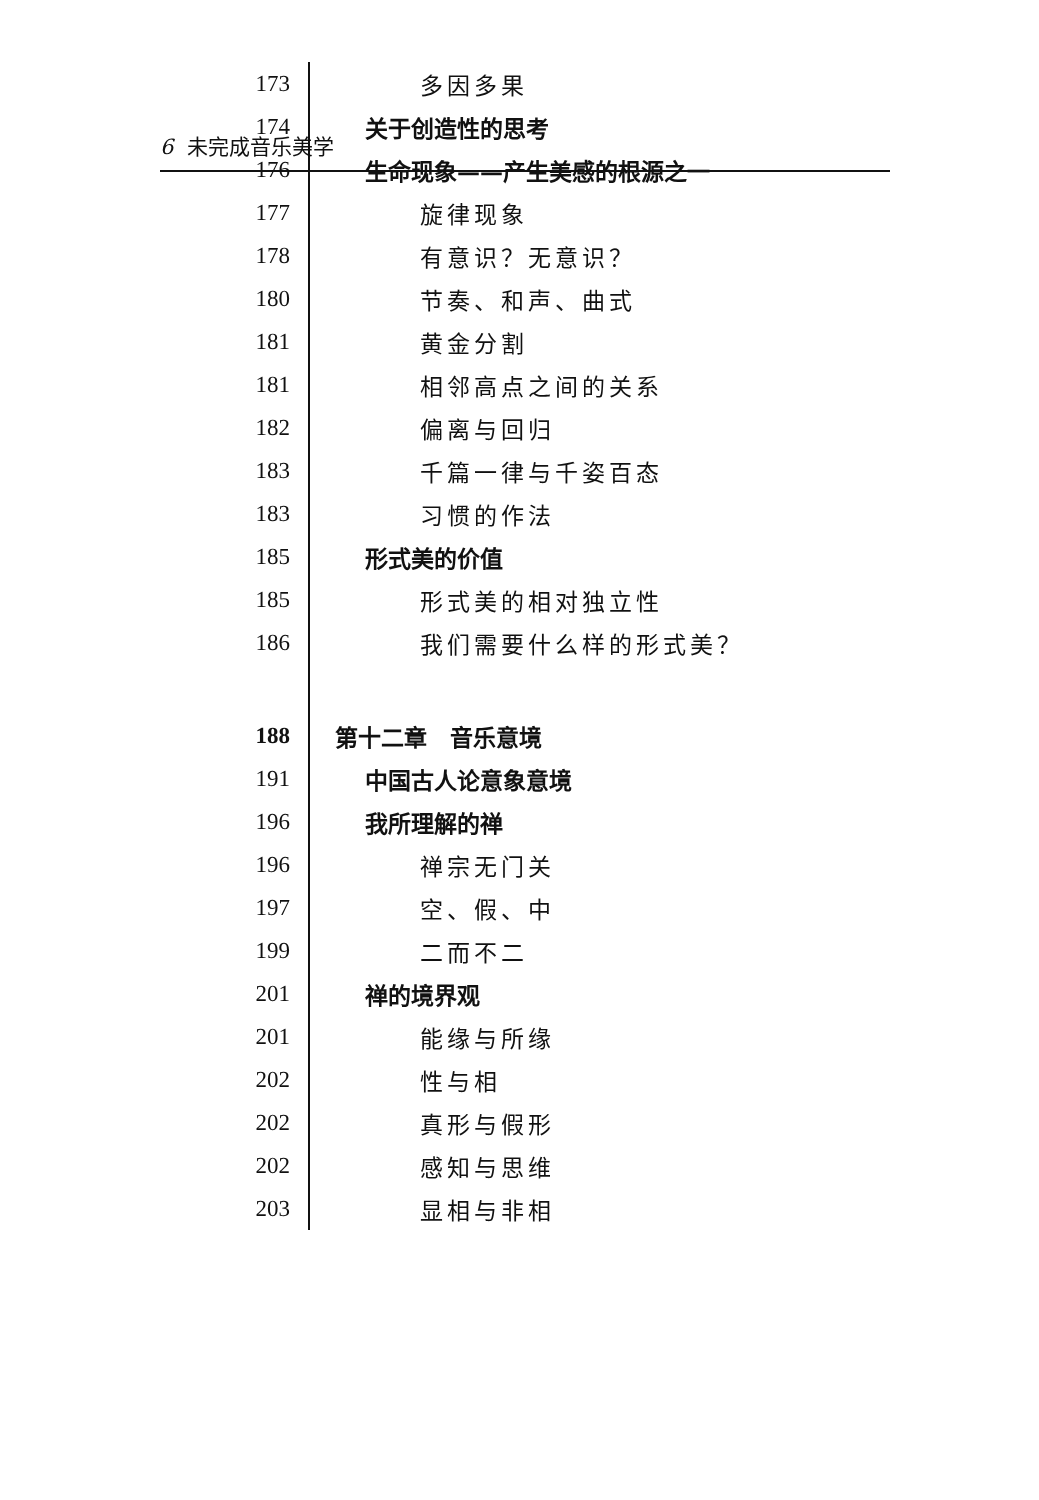6 未完成音乐美学
| 173 | 多因多果 |
| 174 | 关于创造性的思考 |
| 176 | 生命现象——产生美感的根源之一 |
| 177 | 旋律现象 |
| 178 | 有意识？无意识？ |
| 180 | 节奏、和声、曲式 |
| 181 | 黄金分割 |
| 181 | 相邻高点之间的关系 |
| 182 | 偏离与回归 |
| 183 | 千篇一律与千姿百态 |
| 183 | 习惯的作法 |
| 185 | 形式美的价值 |
| 185 | 形式美的相对独立性 |
| 186 | 我们需要什么样的形式美？ |
| 188 | 第十二章 音乐意境 |
| 191 | 中国古人论意象意境 |
| 196 | 我所理解的禅 |
| 196 | 禅宗无门关 |
| 197 | 空、假、中 |
| 199 | 二而不二 |
| 201 | 禅的境界观 |
| 201 | 能缘与所缘 |
| 202 | 性与相 |
| 202 | 真形与假形 |
| 202 | 感知与思维 |
| 203 | 显相与非相 |